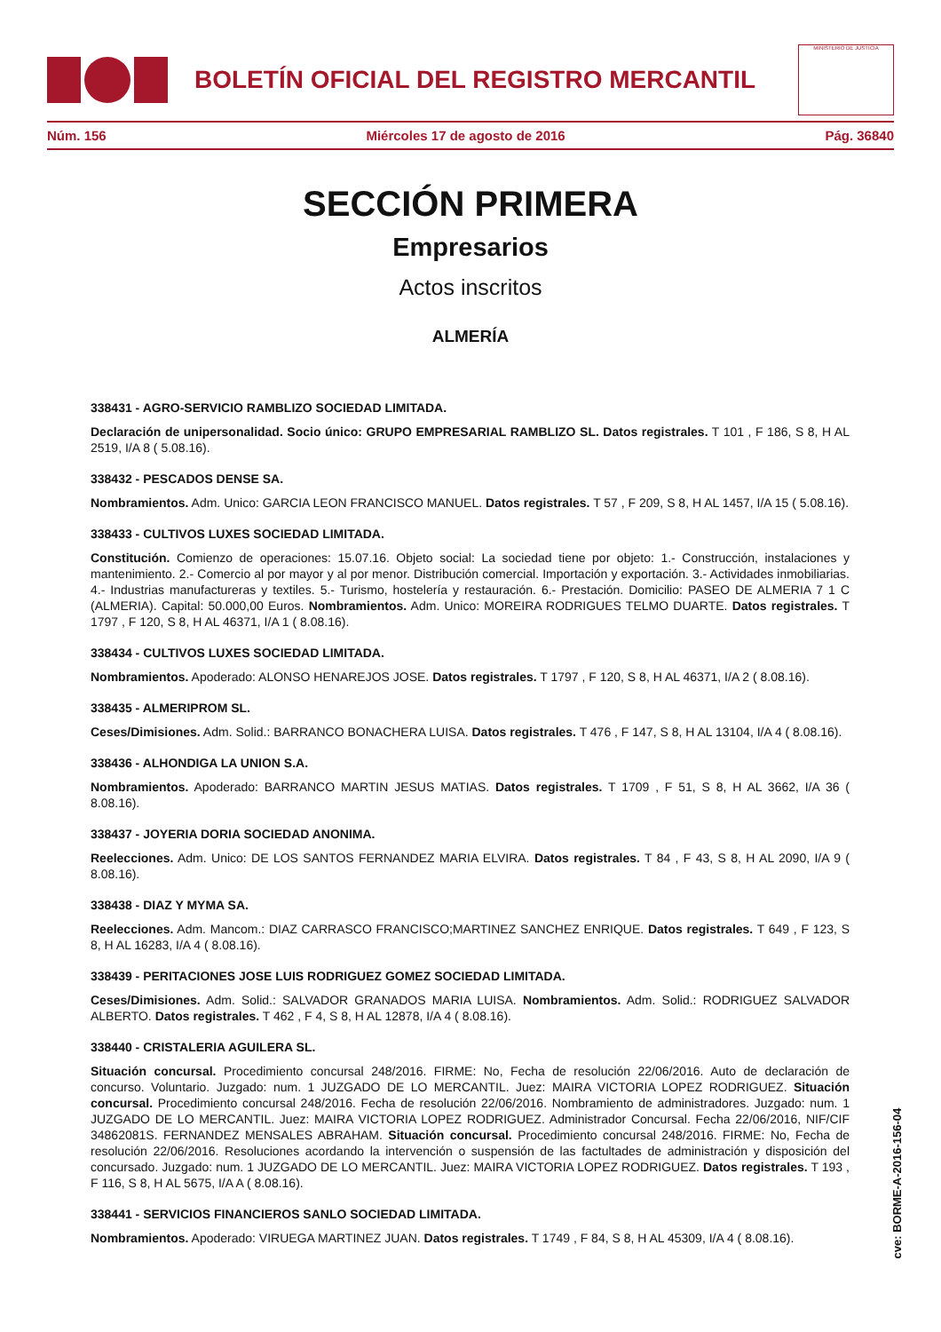BOLETÍN OFICIAL DEL REGISTRO MERCANTIL
MINISTERIO DE JUSTICIA
Núm. 156 Miércoles 17 de agosto de 2016 Pág. 36840
SECCIÓN PRIMERA
Empresarios
Actos inscritos
ALMERÍA
338431 - AGRO-SERVICIO RAMBLIZO SOCIEDAD LIMITADA.
Declaración de unipersonalidad. Socio único: GRUPO EMPRESARIAL RAMBLIZO SL. Datos registrales. T 101 , F 186, S 8, H AL 2519, I/A 8 ( 5.08.16).
338432 - PESCADOS DENSE SA.
Nombramientos. Adm. Unico: GARCIA LEON FRANCISCO MANUEL. Datos registrales. T 57 , F 209, S 8, H AL 1457, I/A 15 ( 5.08.16).
338433 - CULTIVOS LUXES SOCIEDAD LIMITADA.
Constitución. Comienzo de operaciones: 15.07.16. Objeto social: La sociedad tiene por objeto: 1.- Construcción, instalaciones y mantenimiento. 2.- Comercio al por mayor y al por menor. Distribución comercial. Importación y exportación. 3.- Actividades inmobiliarias. 4.- Industrias manufactureras y textiles. 5.- Turismo, hostelería y restauración. 6.- Prestación. Domicilio: PASEO DE ALMERIA 7 1 C (ALMERIA). Capital: 50.000,00 Euros. Nombramientos. Adm. Unico: MOREIRA RODRIGUES TELMO DUARTE. Datos registrales. T 1797 , F 120, S 8, H AL 46371, I/A 1 ( 8.08.16).
338434 - CULTIVOS LUXES SOCIEDAD LIMITADA.
Nombramientos. Apoderado: ALONSO HENAREJOS JOSE. Datos registrales. T 1797 , F 120, S 8, H AL 46371, I/A 2 ( 8.08.16).
338435 - ALMERIPROM SL.
Ceses/Dimisiones. Adm. Solid.: BARRANCO BONACHERA LUISA. Datos registrales. T 476 , F 147, S 8, H AL 13104, I/A 4 ( 8.08.16).
338436 - ALHONDIGA LA UNION S.A.
Nombramientos. Apoderado: BARRANCO MARTIN JESUS MATIAS. Datos registrales. T 1709 , F 51, S 8, H AL 3662, I/A 36 ( 8.08.16).
338437 - JOYERIA DORIA SOCIEDAD ANONIMA.
Reelecciones. Adm. Unico: DE LOS SANTOS FERNANDEZ MARIA ELVIRA. Datos registrales. T 84 , F 43, S 8, H AL 2090, I/A 9 ( 8.08.16).
338438 - DIAZ Y MYMA SA.
Reelecciones. Adm. Mancom.: DIAZ CARRASCO FRANCISCO;MARTINEZ SANCHEZ ENRIQUE. Datos registrales. T 649 , F 123, S 8, H AL 16283, I/A 4 ( 8.08.16).
338439 - PERITACIONES JOSE LUIS RODRIGUEZ GOMEZ SOCIEDAD LIMITADA.
Ceses/Dimisiones. Adm. Solid.: SALVADOR GRANADOS MARIA LUISA. Nombramientos. Adm. Solid.: RODRIGUEZ SALVADOR ALBERTO. Datos registrales. T 462 , F 4, S 8, H AL 12878, I/A 4 ( 8.08.16).
338440 - CRISTALERIA AGUILERA SL.
Situación concursal. Procedimiento concursal 248/2016. FIRME: No, Fecha de resolución 22/06/2016. Auto de declaración de concurso. Voluntario. Juzgado: num. 1 JUZGADO DE LO MERCANTIL. Juez: MAIRA VICTORIA LOPEZ RODRIGUEZ. Situación concursal. Procedimiento concursal 248/2016. Fecha de resolución 22/06/2016. Nombramiento de administradores. Juzgado: num. 1 JUZGADO DE LO MERCANTIL. Juez: MAIRA VICTORIA LOPEZ RODRIGUEZ. Administrador Concursal. Fecha 22/06/2016, NIF/CIF 34862081S. FERNANDEZ MENSALES ABRAHAM. Situación concursal. Procedimiento concursal 248/2016. FIRME: No, Fecha de resolución 22/06/2016. Resoluciones acordando la intervención o suspensión de las factultades de administración y disposición del concursado. Juzgado: num. 1 JUZGADO DE LO MERCANTIL. Juez: MAIRA VICTORIA LOPEZ RODRIGUEZ. Datos registrales. T 193 , F 116, S 8, H AL 5675, I/A A ( 8.08.16).
338441 - SERVICIOS FINANCIEROS SANLO SOCIEDAD LIMITADA.
Nombramientos. Apoderado: VIRUEGA MARTINEZ JUAN. Datos registrales. T 1749 , F 84, S 8, H AL 45309, I/A 4 ( 8.08.16).
cve: BORME-A-2016-156-04